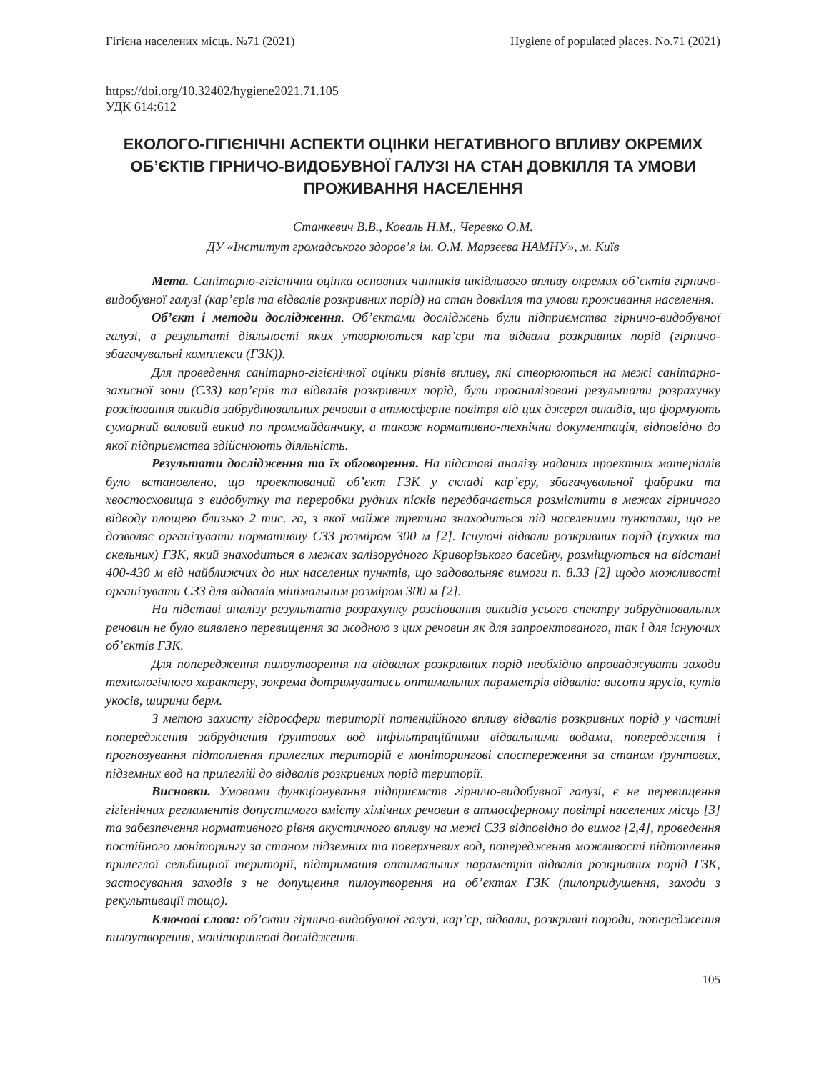Гігієна населених місць. №71 (2021) Hygiene of populated places. No.71 (2021)
https://doi.org/10.32402/hygiene2021.71.105
УДК 614:612
ЕКОЛОГО-ГІГІЄНІЧНІ АСПЕКТИ ОЦІНКИ НЕГАТИВНОГО ВПЛИВУ ОКРЕМИХ ОБ’ЄКТІВ ГІРНИЧО-ВИДОБУВНОЇ ГАЛУЗІ НА СТАН ДОВКІЛЛЯ ТА УМОВИ ПРОЖИВАННЯ НАСЕЛЕННЯ
Станкевич В.В., Коваль Н.М., Черевко О.М.
ДУ «Інститут громадського здоров’я ім. О.М. Марзєєва НАМНУ», м. Київ
Мета. Санітарно-гігієнічна оцінка основних чинників шкідливого впливу окремих об’єктів гірничо-видобувної галузі (кар’єрів та відвалів розкривних порід) на стан довкілля та умови проживання населення.
Об’єкт і методи дослідження. Об’єктами досліджень були підприємства гірничо-видобувної галузі, в результаті діяльності яких утворюються кар’єри та відвали розкривних порід (гірничо-збагачувальні комплекси (ГЗК)).
Для проведення санітарно-гігієнічної оцінки рівнів впливу, які створюються на межі санітарно-захисної зони (СЗЗ) кар’єрів та відвалів розкривних порід, були проаналізовані результати розрахунку розсіювання викидів забруднювальних речовин в атмосферне повітря від цих джерел викидів, що формують сумарний валовий викид по проммайданчику, а також нормативно-технічна документація, відповідно до якої підприємства здійснюють діяльність.
Результати дослідження та їх обговорення. На підставі аналізу наданих проектних матеріалів було встановлено, що проектований об’єкт ГЗК у складі кар’єру, збагачувальної фабрики та хвостосховища з видобутку та переробки рудних пісків передбачається розмістити в межах гірничого відводу площею близько 2 тис. га, з якої майже третина знаходиться під населеними пунктами, що не дозволяє організувати нормативну СЗЗ розміром 300 м [2]. Існуючі відвали розкривних порід (пухких та скельних) ГЗК, який знаходиться в межах залізорудного Криворізького басейну, розміщуються на відстані 400-430 м від найближчих до них населених пунктів, що задовольняє вимоги п. 8.33 [2] щодо можливості організувати СЗЗ для відвалів мінімальним розміром 300 м [2].
На підставі аналізу результатів розрахунку розсіювання викидів усього спектру забруднювальних речовин не було виявлено перевищення за жодною з цих речовин як для запроектованого, так і для існуючих об’єктів ГЗК.
Для попередження пилоутворення на відвалах розкривних порід необхідно впроваджувати заходи технологічного характеру, зокрема дотримуватись оптимальних параметрів відвалів: висоти ярусів, кутів укосів, ширини берм.
З метою захисту гідросфери території потенційного впливу відвалів розкривних порід у частині попередження забруднення ґрунтових вод інфільтраційними відвальними водами, попередження і прогнозування підтоплення прилеглих територій є моніторингові спостереження за станом ґрунтових, підземних вод на прилеглій до відвалів розкривних порід території.
Висновки. Умовами функціонування підприємств гірничо-видобувної галузі, є не перевищення гігієнічних регламентів допустимого вмісту хімічних речовин в атмосферному повітрі населених місць [3] та забезпечення нормативного рівня акустичного впливу на межі СЗЗ відповідно до вимог [2,4], проведення постійного моніторингу за станом підземних та поверхневих вод, попередження можливості підтоплення прилеглої сельбищної території, підтримання оптимальних параметрів відвалів розкривних порід ГЗК, застосування заходів з не допущення пилоутворення на об’єктах ГЗК (пилопридушення, заходи з рекультивації тощо).
Ключові слова: об’єкти гірничо-видобувної галузі, кар’єр, відвали, розкривні породи, попередження пилоутворення, моніторингові дослідження.
105